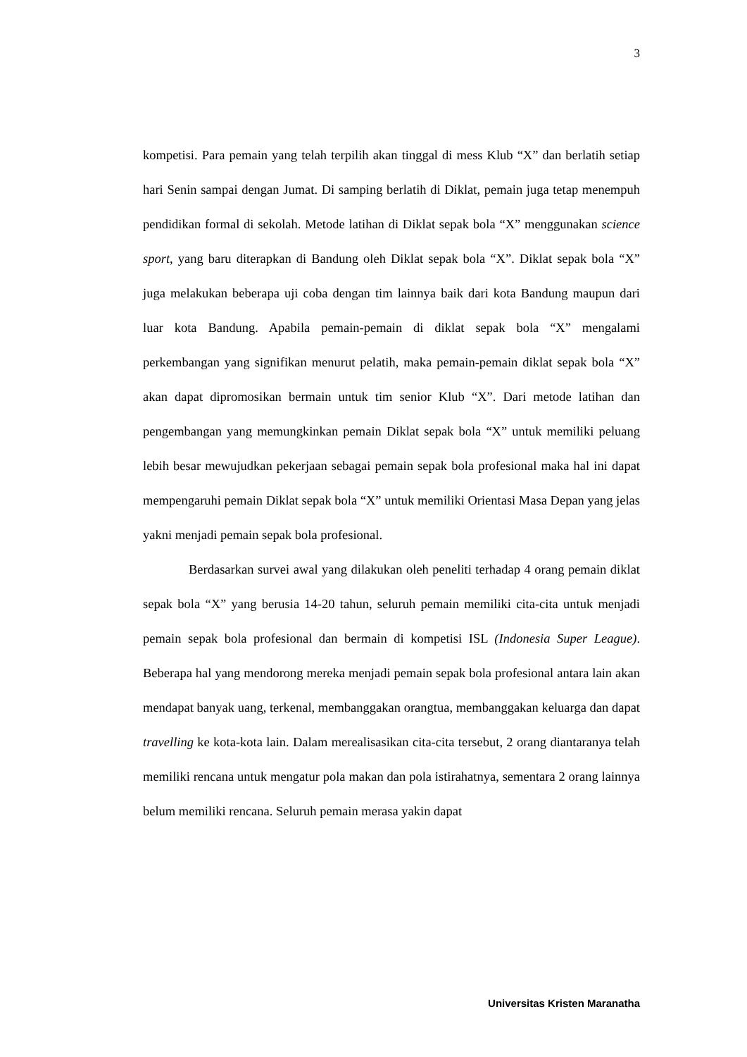3
kompetisi. Para pemain yang telah terpilih akan tinggal di mess Klub “X” dan berlatih setiap hari Senin sampai dengan Jumat. Di samping berlatih di Diklat, pemain juga tetap menempuh pendidikan formal di sekolah. Metode latihan di Diklat sepak bola “X” menggunakan science sport, yang baru diterapkan di Bandung oleh Diklat sepak bola “X”. Diklat sepak bola “X” juga melakukan beberapa uji coba dengan tim lainnya baik dari kota Bandung maupun dari luar kota Bandung. Apabila pemain-pemain di diklat sepak bola “X” mengalami perkembangan yang signifikan menurut pelatih, maka pemain-pemain diklat sepak bola “X” akan dapat dipromosikan bermain untuk tim senior Klub “X”. Dari metode latihan dan pengembangan yang memungkinkan pemain Diklat sepak bola “X” untuk memiliki peluang lebih besar mewujudkan pekerjaan sebagai pemain sepak bola profesional maka hal ini dapat mempengaruhi pemain Diklat sepak bola “X” untuk memiliki Orientasi Masa Depan yang jelas yakni menjadi pemain sepak bola profesional.
Berdasarkan survei awal yang dilakukan oleh peneliti terhadap 4 orang pemain diklat sepak bola “X” yang berusia 14-20 tahun, seluruh pemain memiliki cita-cita untuk menjadi pemain sepak bola profesional dan bermain di kompetisi ISL (Indonesia Super League). Beberapa hal yang mendorong mereka menjadi pemain sepak bola profesional antara lain akan mendapat banyak uang, terkenal, membanggakan orangtua, membanggakan keluarga dan dapat travelling ke kota-kota lain. Dalam merealisasikan cita-cita tersebut, 2 orang diantaranya telah memiliki rencana untuk mengatur pola makan dan pola istirahatnya, sementara 2 orang lainnya belum memiliki rencana. Seluruh pemain merasa yakin dapat
Universitas Kristen Maranatha